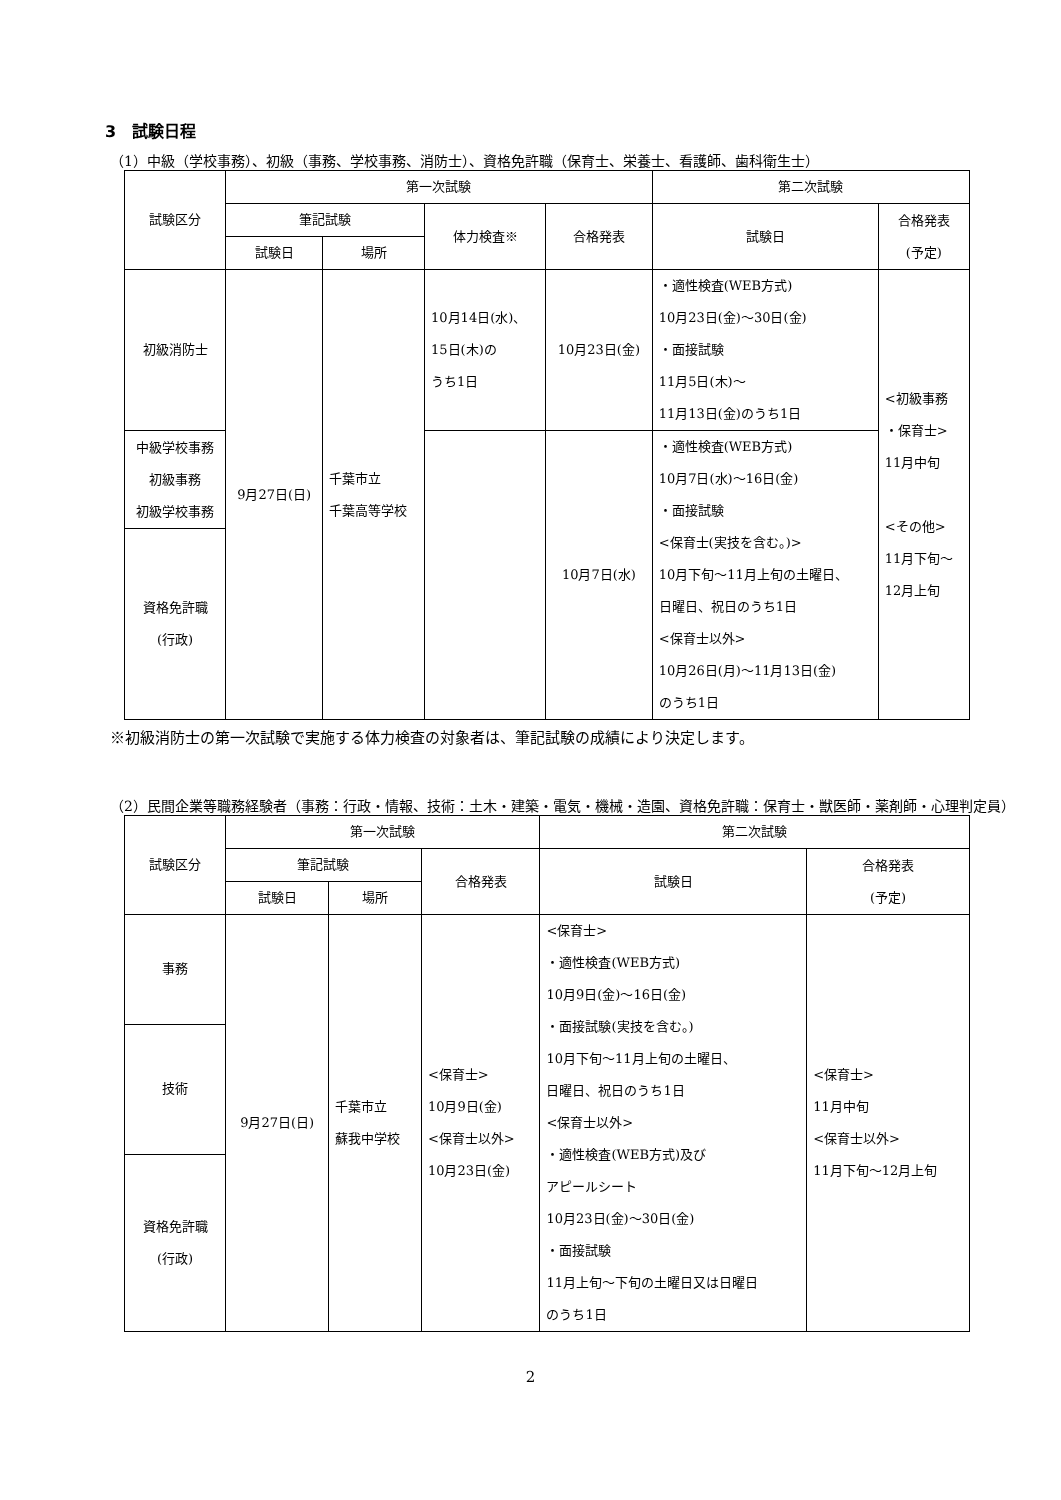3　試験日程
（1）中級（学校事務）、初級（事務、学校事務、消防士）、資格免許職（保育士、栄養士、看護師、歯科衛生士）
| 試験区分 | 第一次試験 | | | | 第二次試験 | |
| --- | --- | --- | --- | --- | --- | --- |
| | 筆記試験 | | 体力検査※ | 合格発表 | 試験日 | 合格発表 (予定) |
| | 試験日 | 場所 | | | | |
| 初級消防士 | 9月27日(日) | 千葉市立 千葉高等学校 | 10月14日(水)、 15日(木)の うち1日 | 10月23日(金) | ・適性検査(WEB方式) 10月23日(金)～30日(金) ・面接試験 11月5日(木)～ 11月13日(金)のうち1日 | <初級事務 ・保育士> 11月中旬 <その他> 11月下旬～ 12月上旬 |
| 中級学校事務 初級事務 初級学校事務 | | | | 10月7日(水) | ・適性検査(WEB方式) 10月7日(水)～16日(金) ・面接試験 <保育士(実技を含む。)> 10月下旬～11月上旬の土曜日、 日曜日、祝日のうち1日 <保育士以外> 10月26日(月)～11月13日(金) のうち1日 | |
| 資格免許職 (行政) | | | | | | |
※初級消防士の第一次試験で実施する体力検査の対象者は、筆記試験の成績により決定します。
（2）民間企業等職務経験者（事務：行政・情報、技術：土木・建築・電気・機械・造園、資格免許職：保育士・獣医師・薬剤師・心理判定員）
| 試験区分 | 第一次試験 | | | 第二次試験 | |
| --- | --- | --- | --- | --- | --- |
| | 筆記試験 | | 合格発表 | 試験日 | 合格発表 (予定) |
| | 試験日 | 場所 | | | |
| 事務 | 9月27日(日) | 千葉市立 蘇我中学校 | <保育士> 10月9日(金) <保育士以外> 10月23日(金) | <保育士> ・適性検査(WEB方式) 10月9日(金)～16日(金) ・面接試験(実技を含む。) 10月下旬～11月上旬の土曜日、 日曜日、祝日のうち1日 <保育士以外> ・適性検査(WEB方式)及び アピールシート 10月23日(金)～30日(金) ・面接試験 11月上旬～下旬の土曜日又は日曜日 のうち1日 | <保育士> 11月中旬 <保育士以外> 11月下旬～12月上旬 |
| 技術 | | | | | |
| 資格免許職 (行政) | | | | | |
2